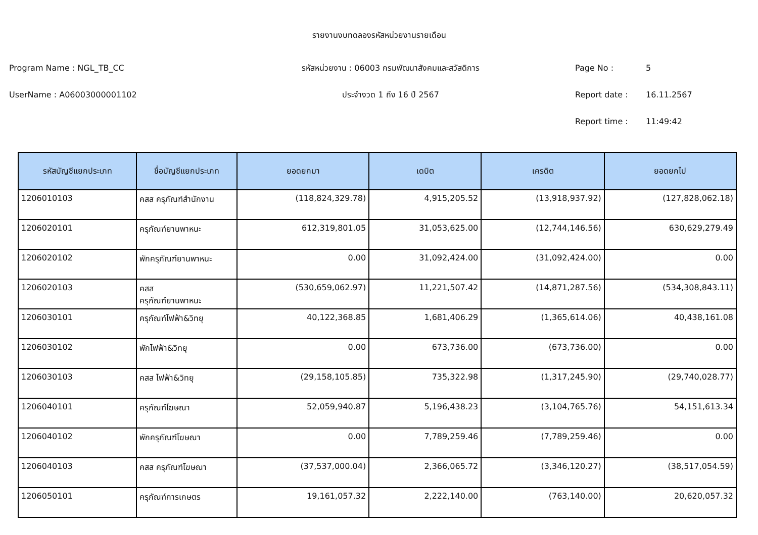รายงานงบทดลองรหัสหน่วยงานรายเดือน
Program Name : NGL_TB_CC
รหัสหน่วยงาน : 06003 กรมพัฒนาสังคมและสวัสดิการ
Page No : 5
UserName : A06003000001102 ประจำงวด 1 ถึง 16 ปี 2567 Report date : 16.11.2567
Report time : 11:49:42
| รหัสบัญชีแยกประเภท | ชื่อบัญชีแยกประเภท | ยอดยกมา | เดบิต | เครดิต | ยอดยกไป |
| --- | --- | --- | --- | --- | --- |
| 1206010103 | คสส ครุภัณฑ์สำนักงาน | (118,824,329.78) | 4,915,205.52 | (13,918,937.92) | (127,828,062.18) |
| 1206020101 | ครุภัณฑ์ยานพาหนะ | 612,319,801.05 | 31,053,625.00 | (12,744,146.56) | 630,629,279.49 |
| 1206020102 | พักครุภัณฑ์ยานพาหนะ | 0.00 | 31,092,424.00 | (31,092,424.00) | 0.00 |
| 1206020103 | คสส ครุภัณฑ์ยานพาหนะ | (530,659,062.97) | 11,221,507.42 | (14,871,287.56) | (534,308,843.11) |
| 1206030101 | ครุภัณฑ์ไฟฟ้า&วิทยุ | 40,122,368.85 | 1,681,406.29 | (1,365,614.06) | 40,438,161.08 |
| 1206030102 | พักไฟฟ้า&วิทยุ | 0.00 | 673,736.00 | (673,736.00) | 0.00 |
| 1206030103 | คสส ไฟฟ้า&วิทยุ | (29,158,105.85) | 735,322.98 | (1,317,245.90) | (29,740,028.77) |
| 1206040101 | ครุภัณฑ์โฆษณา | 52,059,940.87 | 5,196,438.23 | (3,104,765.76) | 54,151,613.34 |
| 1206040102 | พักครุภัณฑ์โฆษณา | 0.00 | 7,789,259.46 | (7,789,259.46) | 0.00 |
| 1206040103 | คสส ครุภัณฑ์โฆษณา | (37,537,000.04) | 2,366,065.72 | (3,346,120.27) | (38,517,054.59) |
| 1206050101 | ครุภัณฑ์การเกษตร | 19,161,057.32 | 2,222,140.00 | (763,140.00) | 20,620,057.32 |